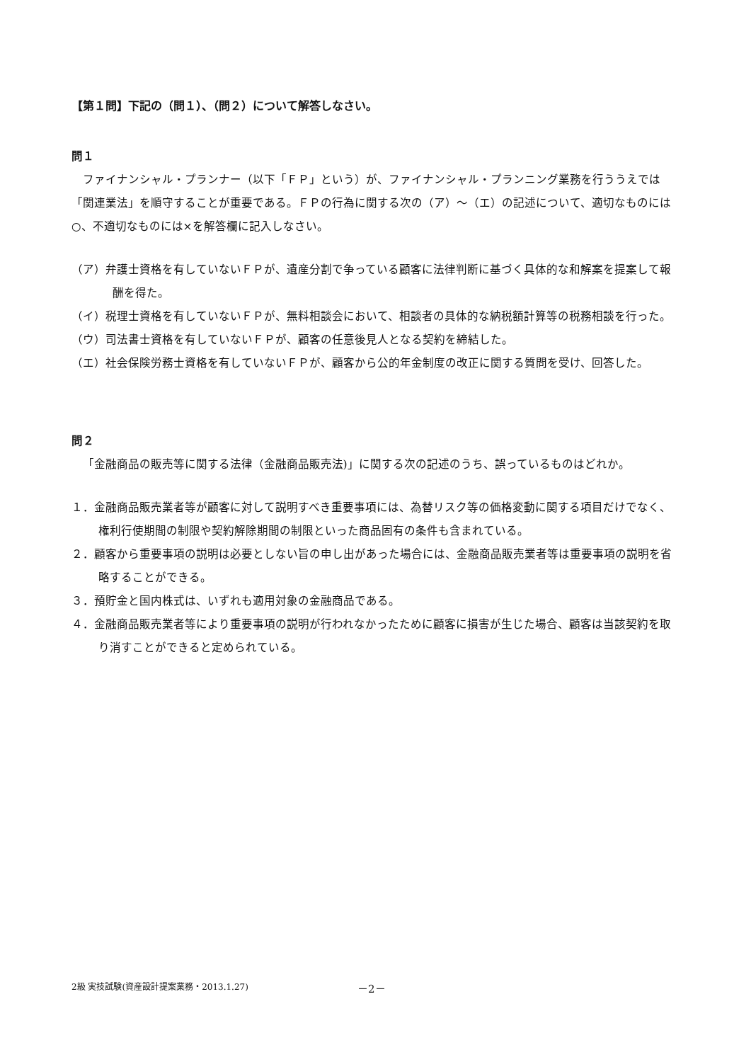【第１問】下記の（問１）、（問２）について解答しなさい。
問１
ファイナンシャル・プランナー（以下「ＦＰ」という）が、ファイナンシャル・プランニング業務を行ううえでは「関連業法」を順守することが重要である。ＦＰの行為に関する次の（ア）～（エ）の記述について、適切なものには○、不適切なものには×を解答欄に記入しなさい。
（ア）弁護士資格を有していないＦＰが、遺産分割で争っている顧客に法律判断に基づく具体的な和解案を提案して報酬を得た。
（イ）税理士資格を有していないＦＰが、無料相談会において、相談者の具体的な納税額計算等の税務相談を行った。
（ウ）司法書士資格を有していないＦＰが、顧客の任意後見人となる契約を締結した。
（エ）社会保険労務士資格を有していないＦＰが、顧客から公的年金制度の改正に関する質問を受け、回答した。
問２
「金融商品の販売等に関する法律（金融商品販売法)」に関する次の記述のうち、誤っているものはどれか。
１．金融商品販売業者等が顧客に対して説明すべき重要事項には、為替リスク等の価格変動に関する項目だけでなく、権利行使期間の制限や契約解除期間の制限といった商品固有の条件も含まれている。
２．顧客から重要事項の説明は必要としない旨の申し出があった場合には、金融商品販売業者等は重要事項の説明を省略することができる。
３．預貯金と国内株式は、いずれも適用対象の金融商品である。
４．金融商品販売業者等により重要事項の説明が行われなかったために顧客に損害が生じた場合、顧客は当該契約を取り消すことができると定められている。
2級 実技試験(資産設計提案業務・2013.1.27) －2－